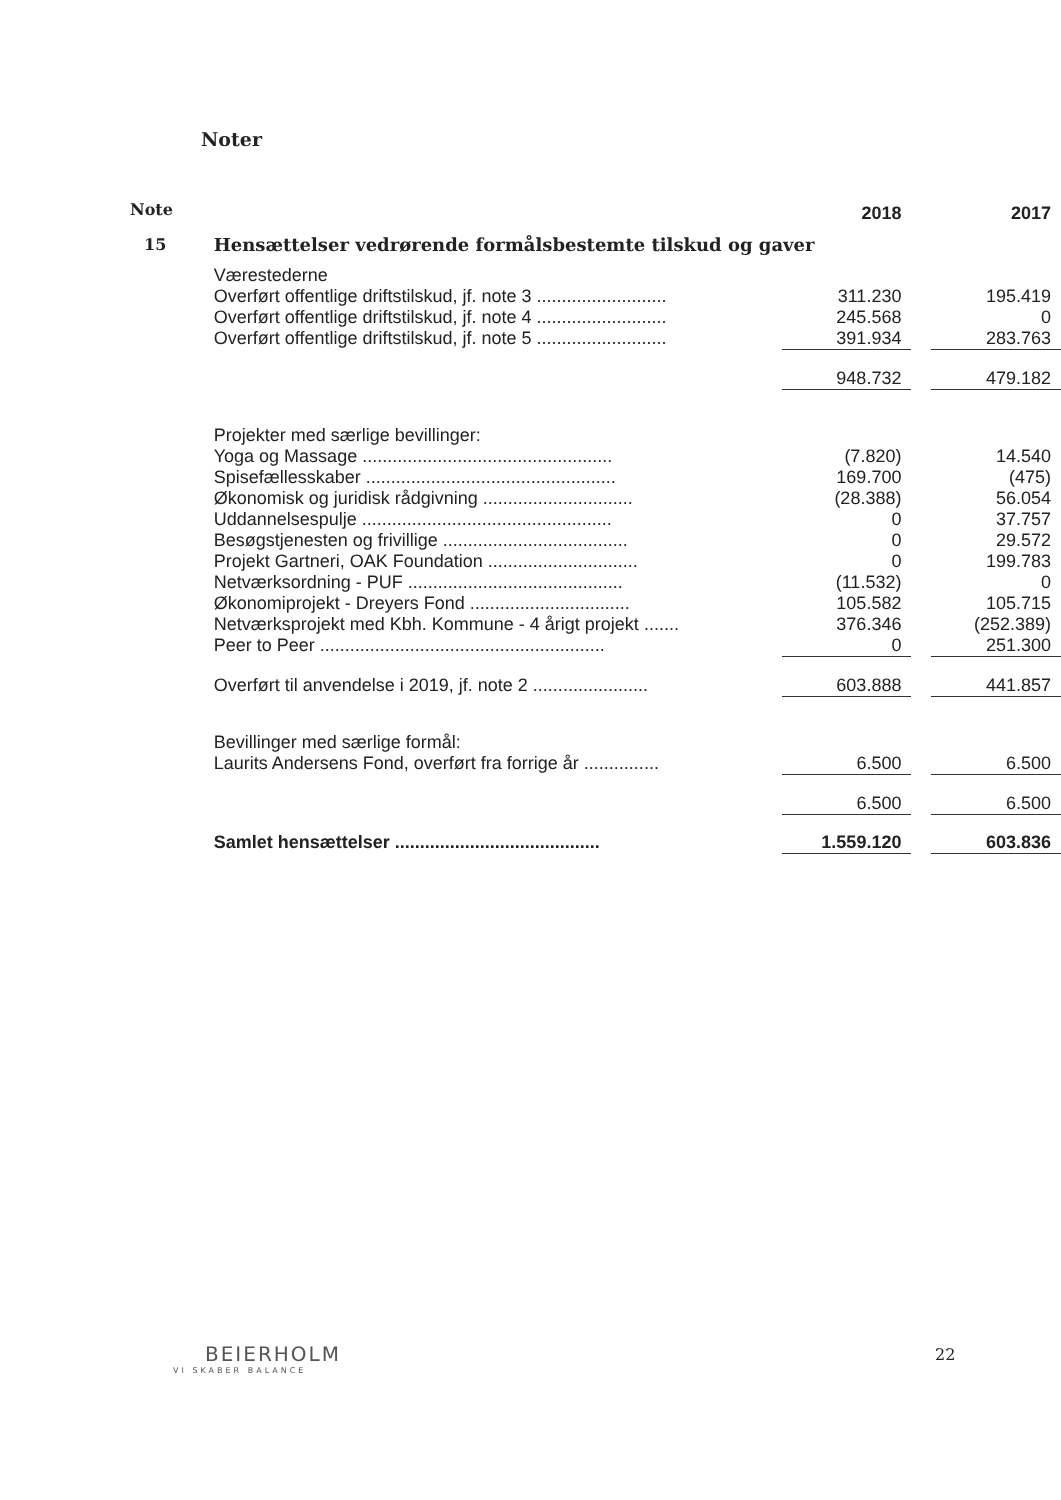Noter
| Note | | 2018 | | 2017 |
| 15 | Hensættelser vedrørende formålsbestemte tilskud og gaver | | | |
| | Værestederne | | | |
| | Overført offentlige driftstilskud, jf. note 3 .......................... | 311.230 | | 195.419 |
| | Overført offentlige driftstilskud, jf. note 4 .......................... | 245.568 | | 0 |
| | Overført offentlige driftstilskud, jf. note 5 .......................... | 391.934 | | 283.763 |
| | | 948.732 | | 479.182 |
| | Projekter med særlige bevillinger: | | | |
| | Yoga og Massage .................................................. | (7.820) | | 14.540 |
| | Spisefællesskaber .................................................. | 169.700 | | (475) |
| | Økonomisk og juridisk rådgivning .............................. | (28.388) | | 56.054 |
| | Uddannelsespulje .................................................. | 0 | | 37.757 |
| | Besøgstjenesten og frivillige ..................................... | 0 | | 29.572 |
| | Projekt Gartneri, OAK Foundation .............................. | 0 | | 199.783 |
| | Netværksordning - PUF ........................................... | (11.532) | | 0 |
| | Økonomiprojekt - Dreyers Fond ................................ | 105.582 | | 105.715 |
| | Netværksprojekt med Kbh. Kommune - 4 årigt projekt ....... | 376.346 | | (252.389) |
| | Peer to Peer ......................................................... | 0 | | 251.300 |
| | Overført til anvendelse i 2019, jf. note 2 ....................... | 603.888 | | 441.857 |
| | Bevillinger med særlige formål: | | | |
| | Laurits Andersens Fond, overført fra forrige år ............... | 6.500 | | 6.500 |
| | | 6.500 | | 6.500 |
| | Samlet hensættelser ......................................... | 1.559.120 | | 603.836 |
BEIERHOLM
VI SKABER BALANCE
22